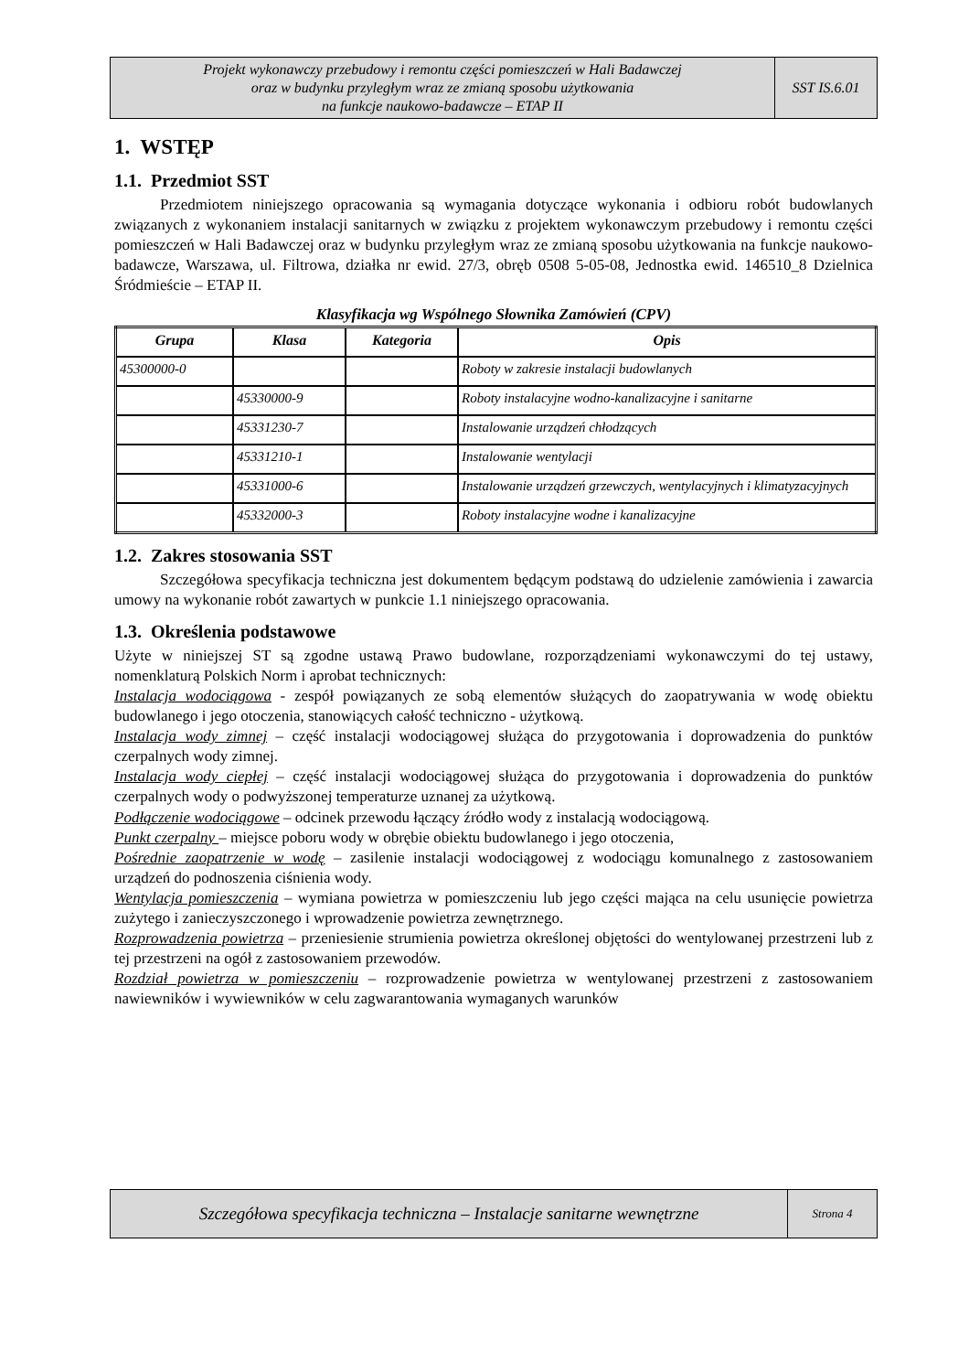| Projekt wykonawczy przebudowy i remontu części pomieszczeń w Hali Badawczej oraz w budynku przyległym wraz ze zmianą sposobu użytkowania na funkcje naukowo-badawcze – ETAP II | SST IS.6.01 |
1. WSTĘP
1.1. Przedmiot SST
Przedmiotem niniejszego opracowania są wymagania dotyczące wykonania i odbioru robót budowlanych związanych z wykonaniem instalacji sanitarnych w związku z projektem wykonawczym przebudowy i remontu części pomieszczeń w Hali Badawczej oraz w budynku przyległym wraz ze zmianą sposobu użytkowania na funkcje naukowo-badawcze, Warszawa, ul. Filtrowa, działka nr ewid. 27/3, obręb 0508 5-05-08, Jednostka ewid. 146510_8 Dzielnica Śródmieście – ETAP II.
Klasyfikacja wg Wspólnego Słownika Zamówień (CPV)
| Grupa | Klasa | Kategoria | Opis |
| --- | --- | --- | --- |
| 45300000-0 | | | Roboty w zakresie instalacji budowlanych |
| | 45330000-9 | | Roboty instalacyjne wodno-kanalizacyjne i sanitarne |
| | 45331230-7 | | Instalowanie urządzeń chłodzących |
| | 45331210-1 | | Instalowanie wentylacji |
| | 45331000-6 | | Instalowanie urządzeń grzewczych, wentylacyjnych i klimatyzacyjnych |
| | 45332000-3 | | Roboty instalacyjne wodne i kanalizacyjne |
1.2. Zakres stosowania SST
Szczegółowa specyfikacja techniczna jest dokumentem będącym podstawą do udzielenie zamówienia i zawarcia umowy na wykonanie robót zawartych w punkcie 1.1 niniejszego opracowania.
1.3. Określenia podstawowe
Użyte w niniejszej ST są zgodne ustawą Prawo budowlane, rozporządzeniami wykonawczymi do tej ustawy, nomenklaturą Polskich Norm i aprobat technicznych:
Instalacja wodociągowa - zespół powiązanych ze sobą elementów służących do zaopatrywania w wodę obiektu budowlanego i jego otoczenia, stanowiących całość techniczno - użytkową.
Instalacja wody zimnej – część instalacji wodociągowej służąca do przygotowania i doprowadzenia do punktów czerpalnych wody zimnej.
Instalacja wody ciepłej – część instalacji wodociągowej służąca do przygotowania i doprowadzenia do punktów czerpalnych wody o podwyższonej temperaturze uznanej za użytkową.
Podłączenie wodociągowe – odcinek przewodu łączący źródło wody z instalacją wodociągową.
Punkt czerpalny – miejsce poboru wody w obrębie obiektu budowlanego i jego otoczenia,
Pośrednie zaopatrzenie w wodę – zasilenie instalacji wodociągowej z wodociągu komunalnego z zastosowaniem urządzeń do podnoszenia ciśnienia wody.
Wentylacja pomieszczenia – wymiana powietrza w pomieszczeniu lub jego części mająca na celu usunięcie powietrza zużytego i zanieczyszczonego i wprowadzenie powietrza zewnętrznego.
Rozprowadzenia powietrza – przeniesienie strumienia powietrza określonej objętości do wentylowanej przestrzeni lub z tej przestrzeni na ogół z zastosowaniem przewodów.
Rozdział powietrza w pomieszczeniu – rozprowadzenie powietrza w wentylowanej przestrzeni z zastosowaniem nawiewników i wywiewników w celu zagwarantowania wymaganych warunków
| Szczegółowa specyfikacja techniczna – Instalacje sanitarne wewnętrzne | Strona 4 |